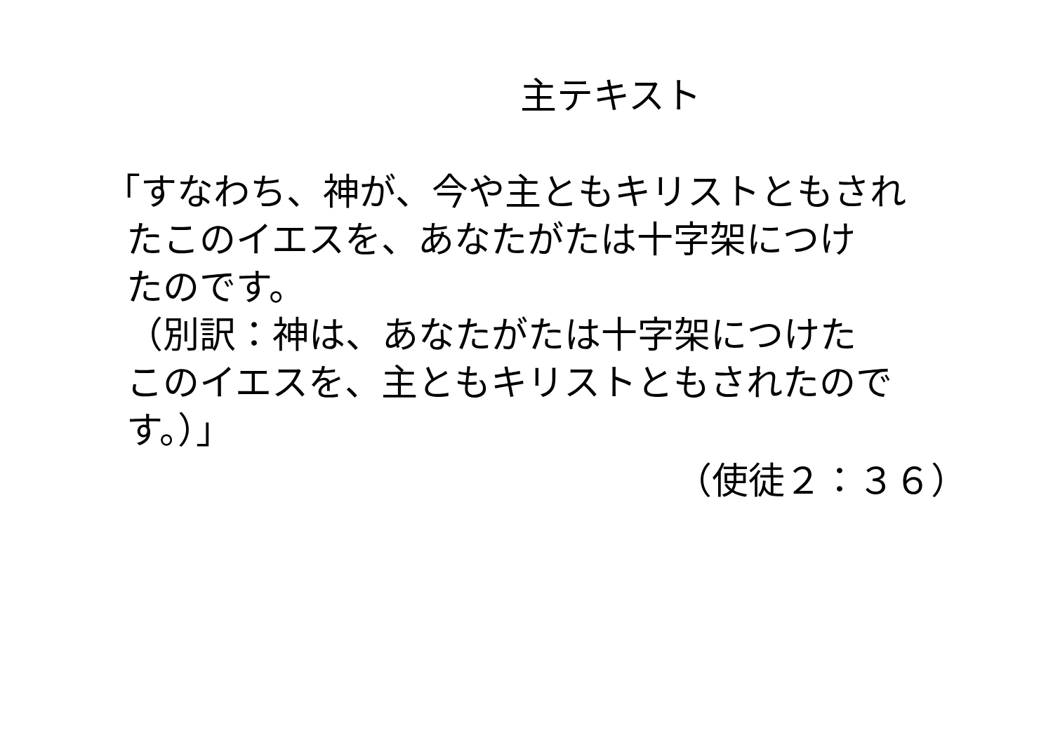主テキスト
「すなわち、神が、今や主ともキリストともされ
たこのイエスを、あなたがたは十字架につけ
たのです。
（別訳：神は、あなたがたは十字架につけた
このイエスを、主ともキリストともされたので
す。）」
（使徒２：３６）